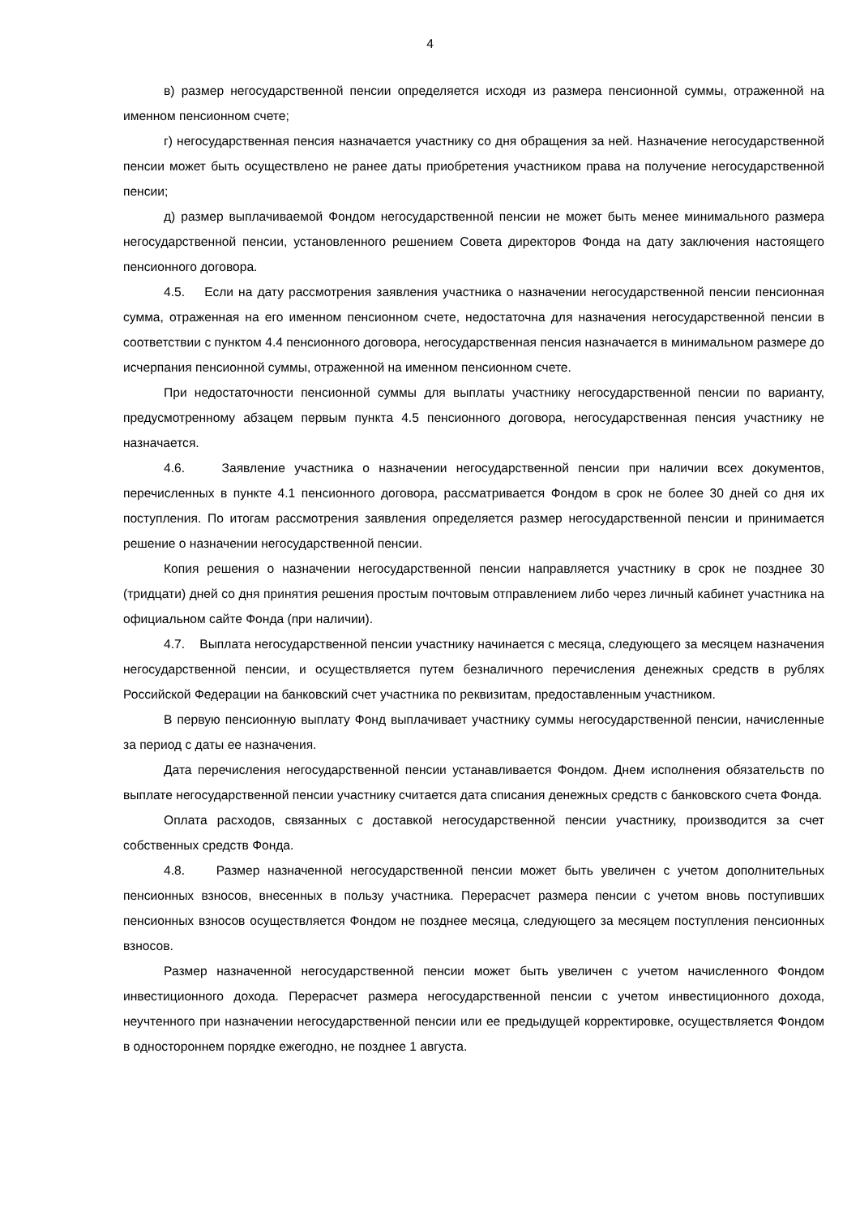4
в) размер негосударственной пенсии определяется исходя из размера пенсионной суммы, отраженной на именном пенсионном счете;
г) негосударственная пенсия назначается участнику со дня обращения за ней. Назначение негосударственной пенсии может быть осуществлено не ранее даты приобретения участником права на получение негосударственной пенсии;
д) размер выплачиваемой Фондом негосударственной пенсии не может быть менее минимального размера негосударственной пенсии, установленного решением Совета директоров Фонда на дату заключения настоящего пенсионного договора.
4.5. Если на дату рассмотрения заявления участника о назначении негосударственной пенсии пенсионная сумма, отраженная на его именном пенсионном счете, недостаточна для назначения негосударственной пенсии в соответствии с пунктом 4.4 пенсионного договора, негосударственная пенсия назначается в минимальном размере до исчерпания пенсионной суммы, отраженной на именном пенсионном счете.
При недостаточности пенсионной суммы для выплаты участнику негосударственной пенсии по варианту, предусмотренному абзацем первым пункта 4.5 пенсионного договора, негосударственная пенсия участнику не назначается.
4.6. Заявление участника о назначении негосударственной пенсии при наличии всех документов, перечисленных в пункте 4.1 пенсионного договора, рассматривается Фондом в срок не более 30 дней со дня их поступления. По итогам рассмотрения заявления определяется размер негосударственной пенсии и принимается решение о назначении негосударственной пенсии.
Копия решения о назначении негосударственной пенсии направляется участнику в срок не позднее 30 (тридцати) дней со дня принятия решения простым почтовым отправлением либо через личный кабинет участника на официальном сайте Фонда (при наличии).
4.7. Выплата негосударственной пенсии участнику начинается с месяца, следующего за месяцем назначения негосударственной пенсии, и осуществляется путем безналичного перечисления денежных средств в рублях Российской Федерации на банковский счет участника по реквизитам, предоставленным участником.
В первую пенсионную выплату Фонд выплачивает участнику суммы негосударственной пенсии, начисленные за период с даты ее назначения.
Дата перечисления негосударственной пенсии устанавливается Фондом. Днем исполнения обязательств по выплате негосударственной пенсии участнику считается дата списания денежных средств с банковского счета Фонда.
Оплата расходов, связанных с доставкой негосударственной пенсии участнику, производится за счет собственных средств Фонда.
4.8. Размер назначенной негосударственной пенсии может быть увеличен с учетом дополнительных пенсионных взносов, внесенных в пользу участника. Перерасчет размера пенсии с учетом вновь поступивших пенсионных взносов осуществляется Фондом не позднее месяца, следующего за месяцем поступления пенсионных взносов.
Размер назначенной негосударственной пенсии может быть увеличен с учетом начисленного Фондом инвестиционного дохода. Перерасчет размера негосударственной пенсии с учетом инвестиционного дохода, неучтенного при назначении негосударственной пенсии или ее предыдущей корректировке, осуществляется Фондом в одностороннем порядке ежегодно, не позднее 1 августа.